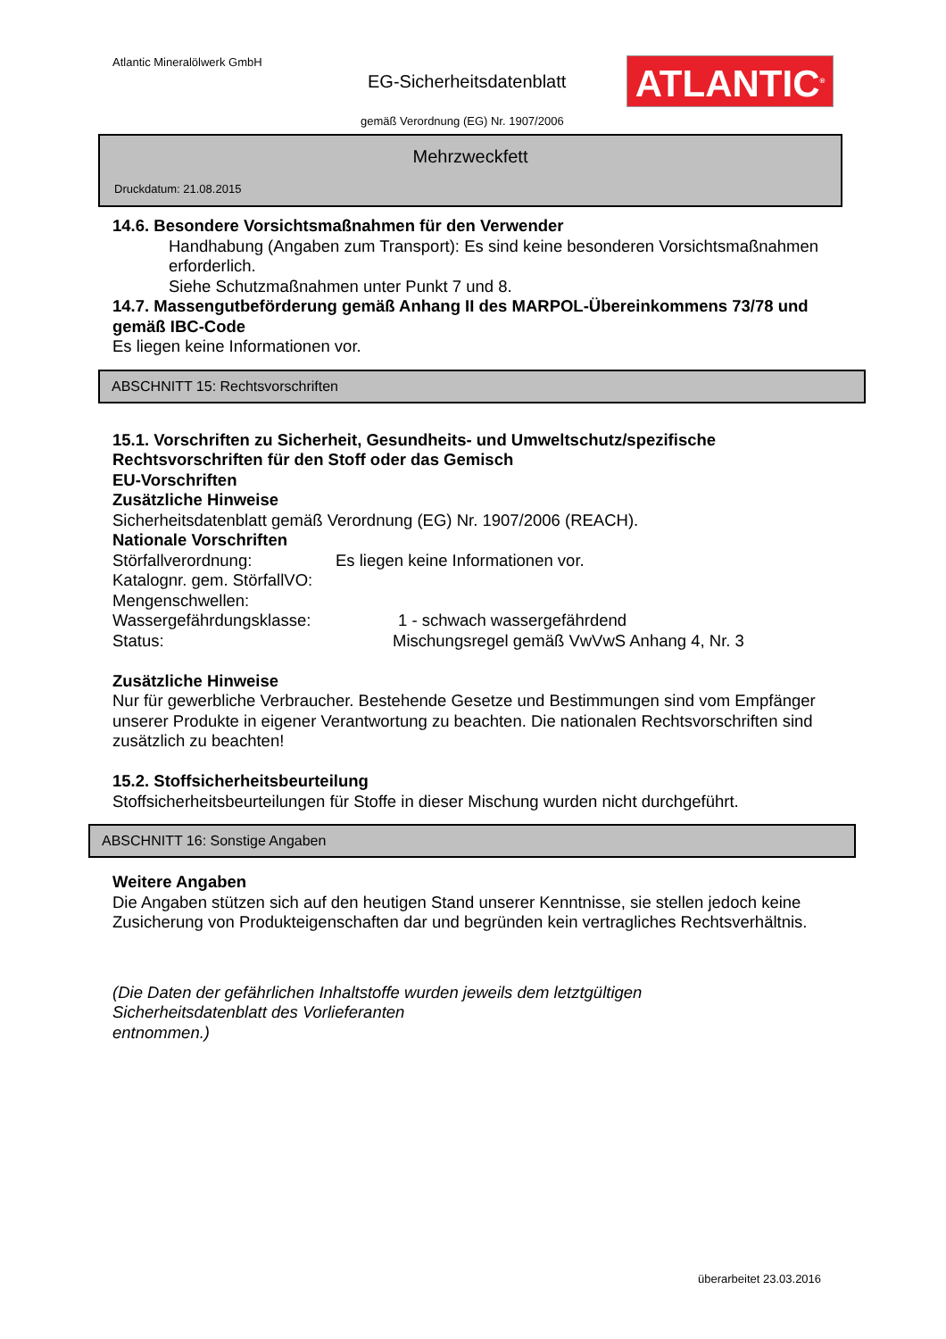Atlantic Mineralölwerk GmbH
EG-Sicherheitsdatenblatt ATLANTIC<sup>®</sup>
gemäß Verordnung (EG) Nr. 1907/2006
Mehrzweckfett
Druckdatum: 21.08.2015
14.6. Besondere Vorsichtsmaßnahmen für den Verwender
Handhabung (Angaben zum Transport): Es sind keine besonderen Vorsichtsmaßnahmen erforderlich.
Siehe Schutzmaßnahmen unter Punkt 7 und 8.
14.7. Massengutbeförderung gemäß Anhang II des MARPOL-Übereinkommens 73/78 und gemäß IBC-Code
Es liegen keine Informationen vor.
ABSCHNITT 15: Rechtsvorschriften
15.1. Vorschriften zu Sicherheit, Gesundheits- und Umweltschutz/spezifische Rechtsvorschriften für den Stoff oder das Gemisch
EU-Vorschriften
Zusätzliche Hinweise
Sicherheitsdatenblatt gemäß Verordnung (EG) Nr. 1907/2006 (REACH).
Nationale Vorschriften
Störfallverordnung: Es liegen keine Informationen vor.
Katalognr. gem. StörfallVO:
Mengenschwellen:
Wassergefährdungsklasse: 1 - schwach wassergefährdend
Status: Mischungsregel gemäß VwVwS Anhang 4, Nr. 3
Zusätzliche Hinweise
Nur für gewerbliche Verbraucher. Bestehende Gesetze und Bestimmungen sind vom Empfänger unserer Produkte in eigener Verantwortung zu beachten. Die nationalen Rechtsvorschriften sind zusätzlich zu beachten!
15.2. Stoffsicherheitsbeurteilung
Stoffsicherheitsbeurteilungen für Stoffe in dieser Mischung wurden nicht durchgeführt.
ABSCHNITT 16: Sonstige Angaben
Weitere Angaben
Die Angaben stützen sich auf den heutigen Stand unserer Kenntnisse, sie stellen jedoch keine
Zusicherung von Produkteigenschaften dar und begründen kein vertragliches Rechtsverhältnis.
(Die Daten der gefährlichen Inhaltstoffe wurden jeweils dem letztgültigen
Sicherheitsdatenblatt des Vorlieferanten
entnommen.)
überarbeitet 23.03.2016